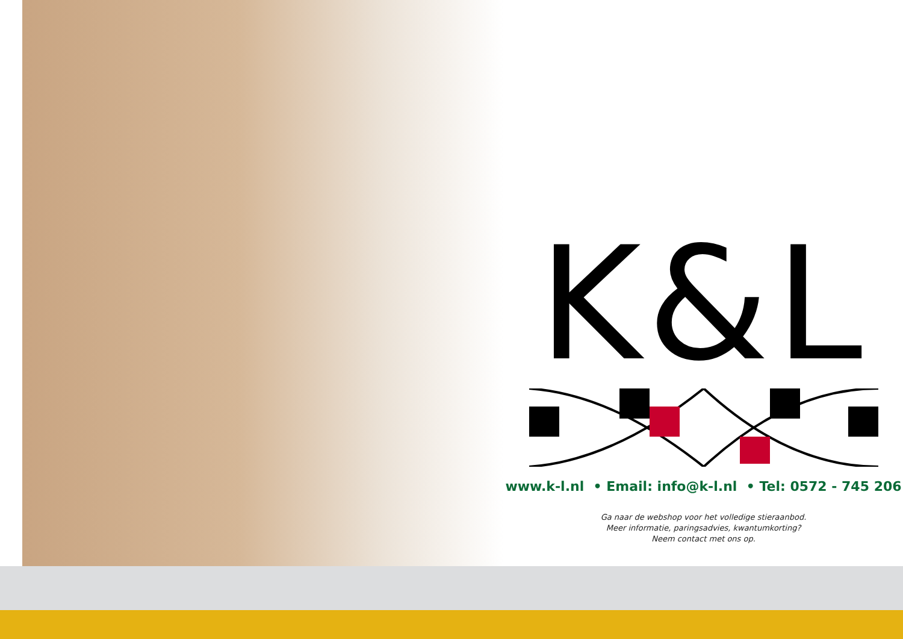K&L
www.k-l.nl • Email: info@k-l.nl • Tel: 0572 - 745 206
Ga naar de webshop voor het volledige stieraanbod.
Meer informatie, paringsadvies, kwantumkorting?
Neem contact met ons op.